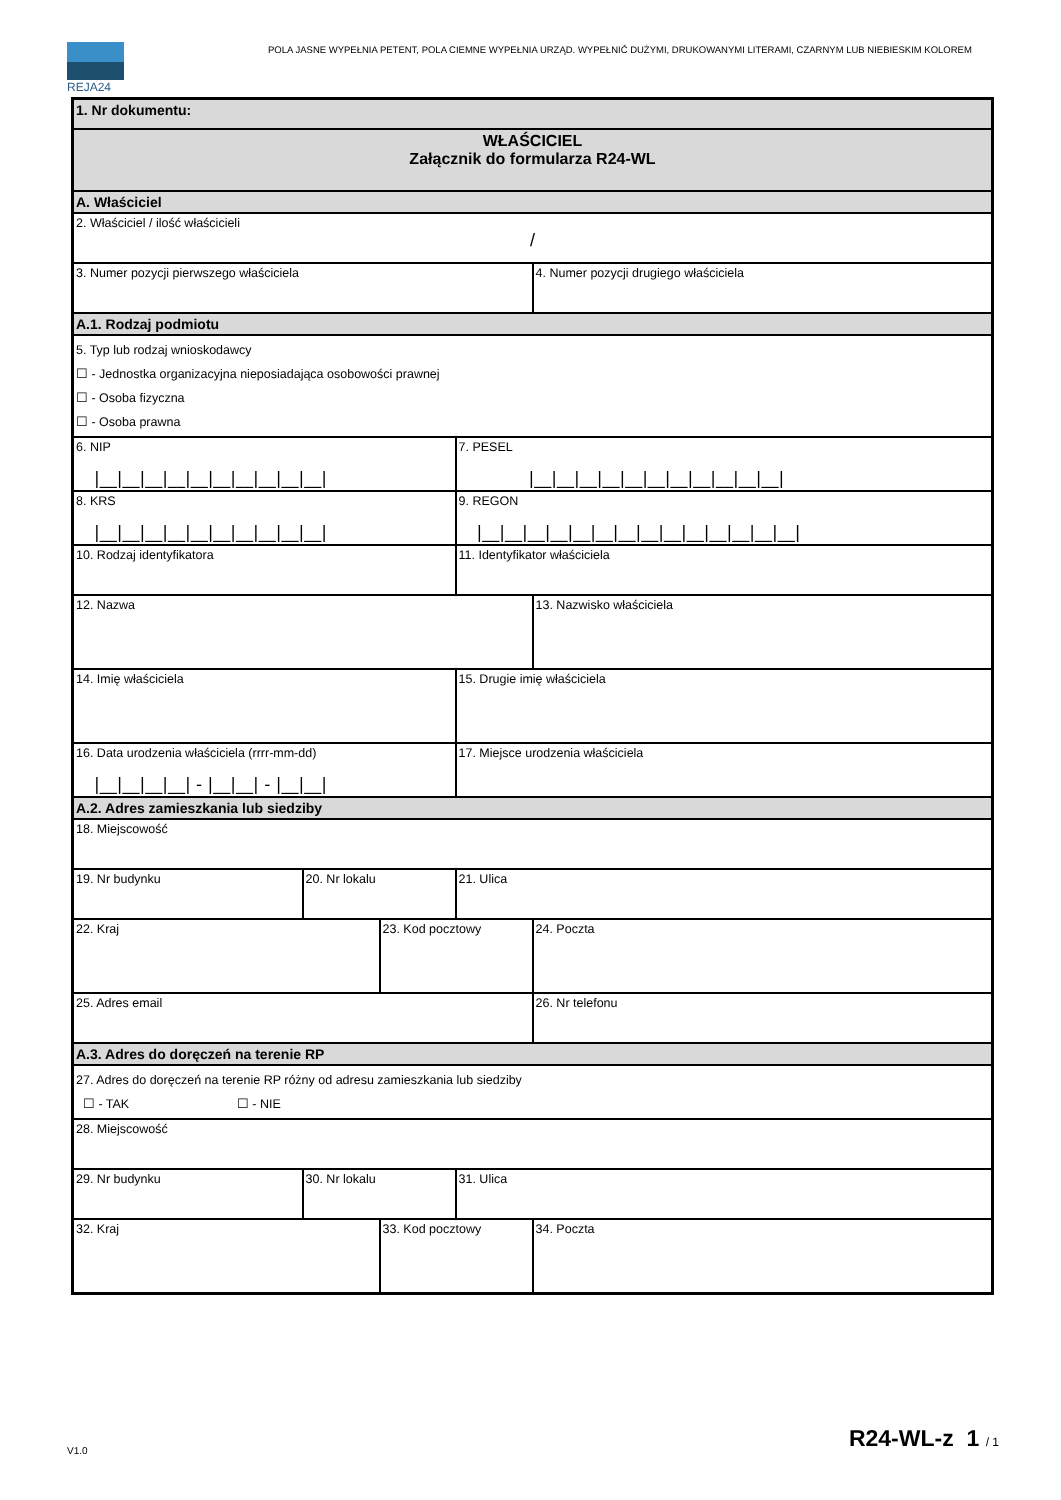REJA24
POLA JASNE WYPEŁNIA PETENT, POLA CIEMNE WYPEŁNIA URZĄD. WYPEŁNIĆ DUŻYMI, DRUKOWANYMI LITERAMI, CZARNYM LUB NIEBIESKIM KOLOREM
| 1. Nr dokumentu: | | | | |
| WŁAŚCICIEL Załącznik do formularza R24-WL | | | | |
| A. Właściciel | | | | |
| 2. Właściciel / ilość właścicieli / | | | | |
| 3. Numer pozycji pierwszego właściciela | | | | 4. Numer pozycji drugiego właściciela |
| A.1. Rodzaj podmiotu | | | | |
| 5. Typ lub rodzaj wnioskodawcy ☐ - Jednostka organizacyjna nieposiadająca osobowości prawnej ☐ - Osoba fizyczna ☐ - Osoba prawna | | | | |
| 6. NIP /__/__/__/__/__/__/__/__/__/__/ | | | 7. PESEL /__/__/__/__/__/__/__/__/__/__/__/ | |
| 8. KRS /__/__/__/__/__/__/__/__/__/__/ | | | 9. REGON /__/__/__/__/__/__/__/__/__/__/__/__/__/__/ | |
| 10. Rodzaj identyfikatora | | | 11. Identyfikator właściciela | |
| 12. Nazwa | | | | 13. Nazwisko właściciela |
| 14. Imię właściciela | | | 15. Drugie imię właściciela | |
| 16. Data urodzenia właściciela (rrrr-mm-dd) /__/__/__/__/ - /__/__/ - /__/__/ | | | 17. Miejsce urodzenia właściciela | |
| A.2. Adres zamieszkania lub siedziby | | | | |
| 18. Miejscowość | | | | |
| 19. Nr budynku | 20. Nr lokalu | | 21. Ulica | |
| 22. Kraj | | 23. Kod pocztowy | | 24. Poczta |
| 25. Adres email | | | | 26. Nr telefonu |
| A.3. Adres do doręczeń na terenie RP | | | | |
| 27. Adres do doręczeń na terenie RP różny od adresu zamieszkania lub siedziby ☐ - TAK ☐ - NIE | | | | |
| 28. Miejscowość | | | | |
| 29. Nr budynku | 30. Nr lokalu | | 31. Ulica | |
| 32. Kraj | | 33. Kod pocztowy | | 34. Poczta |
V1.0 R24-WL-z 1 / 1